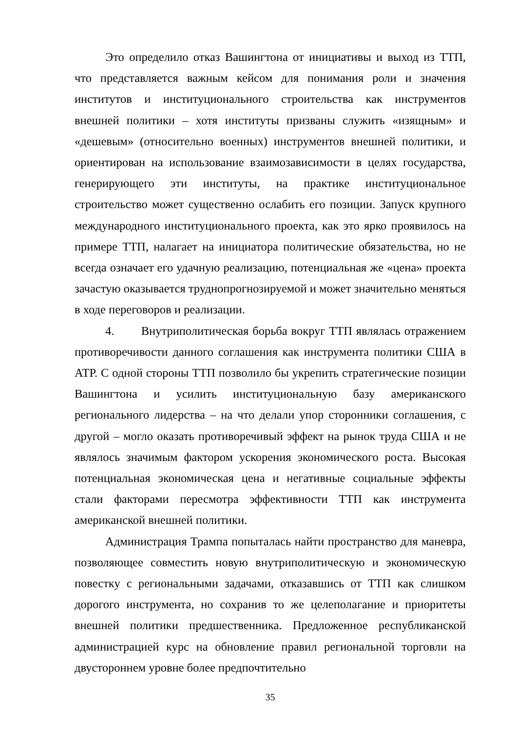Это определило отказ Вашингтона от инициативы и выход из ТТП, что представляется важным кейсом для понимания роли и значения институтов и институционального строительства как инструментов внешней политики – хотя институты призваны служить «изящным» и «дешевым» (относительно военных) инструментов внешней политики, и ориентирован на использование взаимозависимости в целях государства, генерирующего эти институты, на практике институциональное строительство может существенно ослабить его позиции. Запуск крупного международного институционального проекта, как это ярко проявилось на примере ТТП, налагает на инициатора политические обязательства, но не всегда означает его удачную реализацию, потенциальная же «цена» проекта зачастую оказывается труднопрогнозируемой и может значительно меняться в ходе переговоров и реализации.
4. Внутриполитическая борьба вокруг ТТП являлась отражением противоречивости данного соглашения как инструмента политики США в АТР. С одной стороны ТТП позволило бы укрепить стратегические позиции Вашингтона и усилить институциональную базу американского регионального лидерства – на что делали упор сторонники соглашения, с другой – могло оказать противоречивый эффект на рынок труда США и не являлось значимым фактором ускорения экономического роста. Высокая потенциальная экономическая цена и негативные социальные эффекты стали факторами пересмотра эффективности ТТП как инструмента американской внешней политики.
Администрация Трампа попыталась найти пространство для маневра, позволяющее совместить новую внутриполитическую и экономическую повестку с региональными задачами, отказавшись от ТТП как слишком дорогого инструмента, но сохранив то же целеполагание и приоритеты внешней политики предшественника. Предложенное республиканской администрацией курс на обновление правил региональной торговли на двустороннем уровне более предпочтительно
35